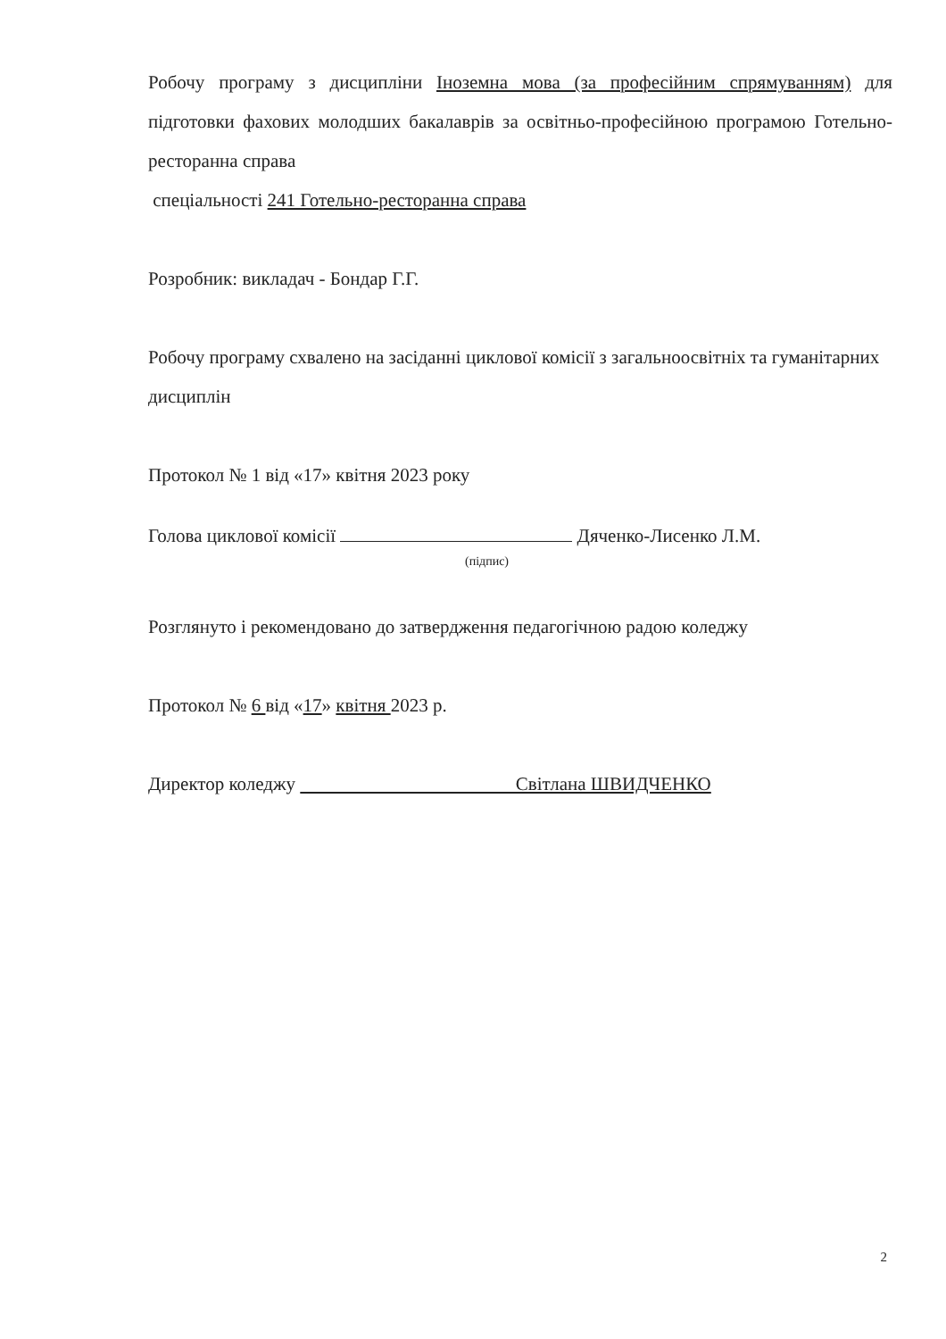Робочу програму з дисципліни Іноземна мова (за професійним спрямуванням) для підготовки фахових молодших бакалаврів за освітньо-професійною програмою Готельно-ресторанна справа
спеціальності 241 Готельно-ресторанна справа
Розробник: викладач - Бондар Г.Г.
Робочу програму схвалено на засіданні циклової комісії з загальноосвітніх та гуманітарних дисциплін
Протокол № 1 від «17» квітня 2023 року
Голова циклової комісії Дяченко-Лисенко Л.М.
(підпис)
Розглянуто і рекомендовано до затвердження педагогічною радою коледжу
Протокол № 6 від «17» квітня 2023 р.
Директор коледжу Світлана ШВИДЧЕНКО
2